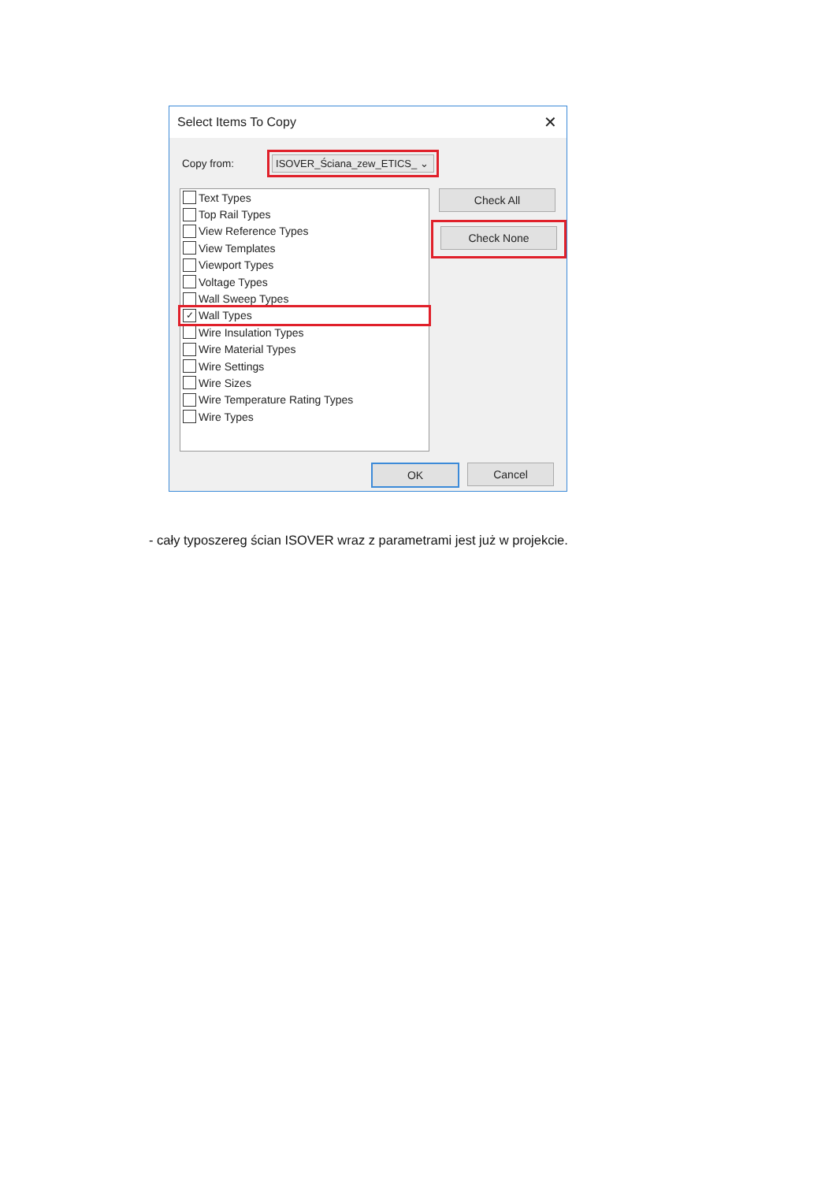Select Items To Copy ✕
Copy from:
ISOVER_Ściana_zew_ETICS_ ⌄
Text Types
Top Rail Types
View Reference Types
View Templates
Viewport Types
Voltage Types
Wall Sweep Types
✓ Wall Types
Wire Insulation Types
Wire Material Types
Wire Settings
Wire Sizes
Wire Temperature Rating Types
Wire Types
Check All
Check None
OK Cancel
- cały typoszereg ścian ISOVER wraz z parametrami jest już w projekcie.